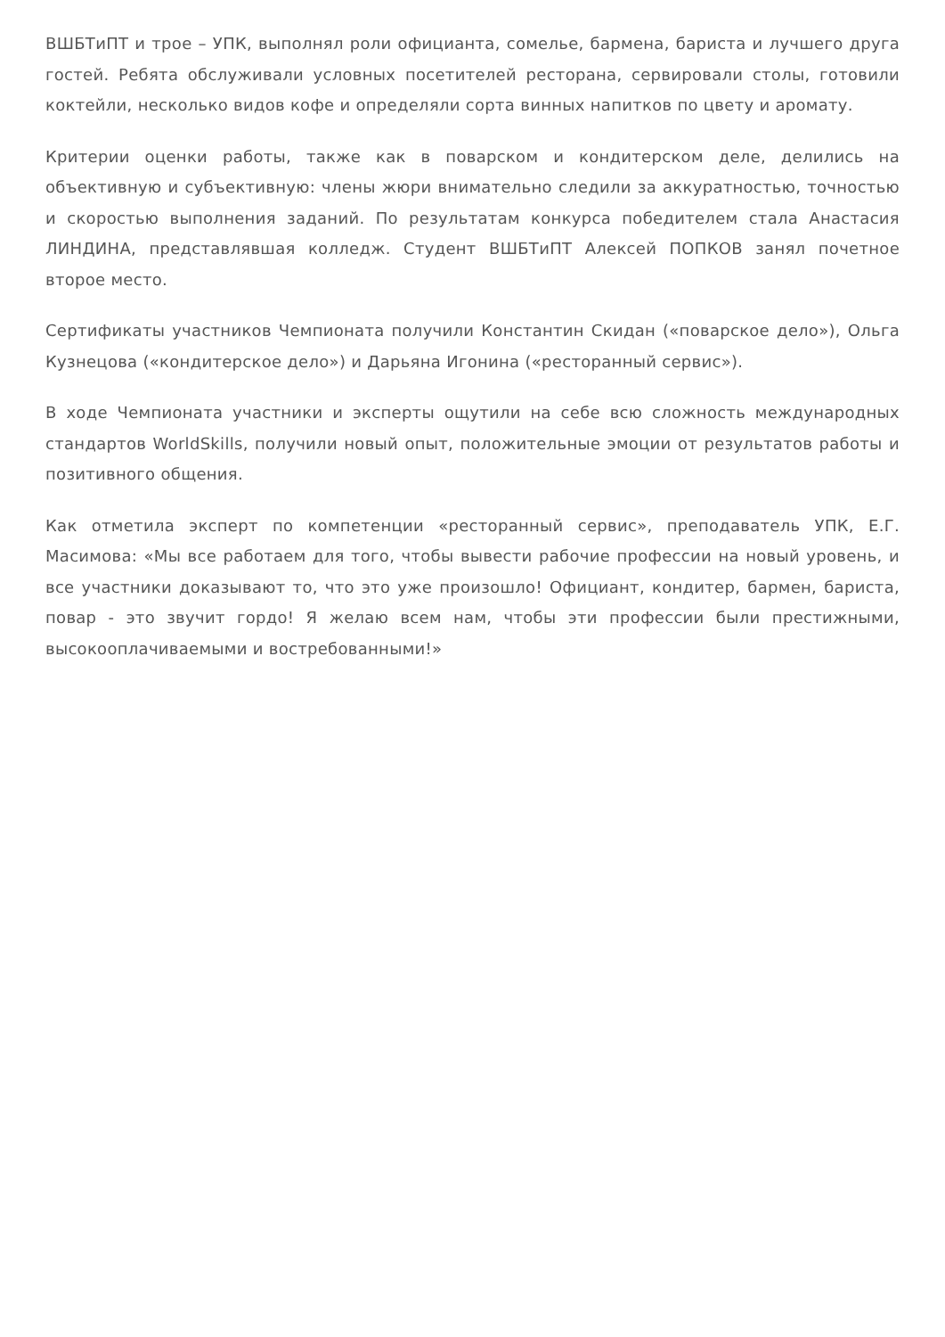ВШБТиПТ и трое – УПК, выполнял роли официанта, сомелье, бармена, бариста и лучшего друга гостей. Ребята обслуживали условных посетителей ресторана, сервировали столы, готовили коктейли, несколько видов кофе и определяли сорта винных напитков по цвету и аромату.
Критерии оценки работы, также как в поварском и кондитерском деле, делились на объективную и субъективную: члены жюри внимательно следили за аккуратностью, точностью и скоростью выполнения заданий. По результатам конкурса победителем стала Анастасия ЛИНДИНА, представлявшая колледж. Студент ВШБТиПТ Алексей ПОПКОВ занял почетное второе место.
Сертификаты участников Чемпионата получили Константин Скидан («поварское дело»), Ольга Кузнецова («кондитерское дело») и Дарьяна Игонина («ресторанный сервис»).
В ходе Чемпионата участники и эксперты ощутили на себе всю сложность международных стандартов WorldSkills, получили новый опыт, положительные эмоции от результатов работы и позитивного общения.
Как отметила эксперт по компетенции «ресторанный сервис», преподаватель УПК, Е.Г. Масимова: «Мы все работаем для того, чтобы вывести рабочие профессии на новый уровень, и все участники доказывают то, что это уже произошло! Официант, кондитер, бармен, бариста, повар - это звучит гордо! Я желаю всем нам, чтобы эти профессии были престижными, высокооплачиваемыми и востребованными!»